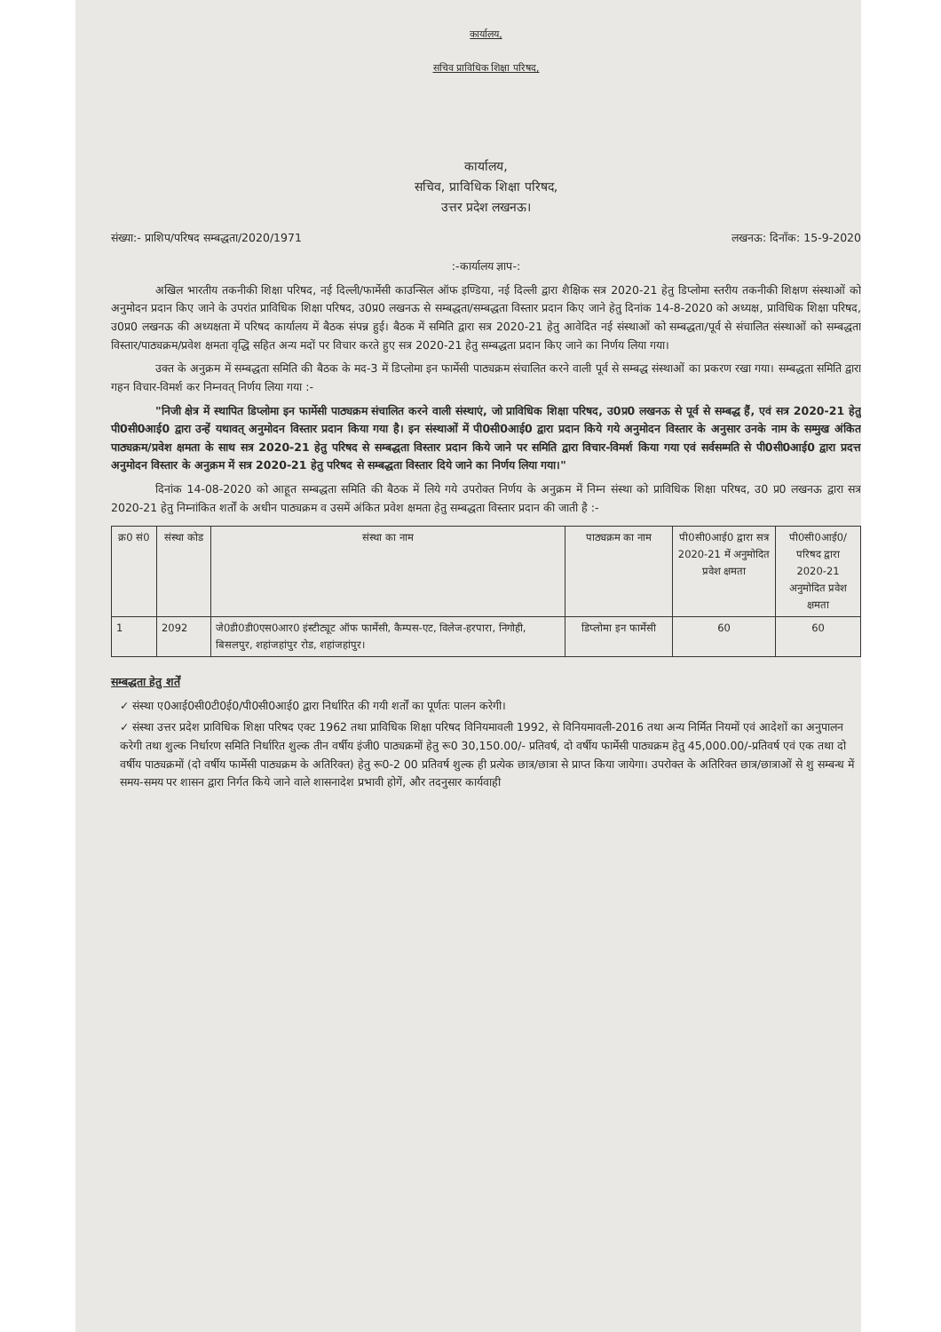कार्यालय,
सचिव प्राविधिक शिक्षा परिषद,
कार्यालय,
सचिव, प्राविधिक शिक्षा परिषद,
उत्तर प्रदेश लखनऊ।
संख्या:- प्राशिप/परिषद सम्बद्धता/2020/1971 लखनऊ: दिनाँक: 15-9-2020
:-कार्यालय ज्ञाप-:
अखिल भारतीय तकनीकी शिक्षा परिषद, नई दिल्ली/फार्मेसी काउन्सिल ऑफ इण्डिया, नई दिल्ली द्वारा शैक्षिक सत्र 2020-21 हेतु डिप्लोमा स्तरीय तकनीकी शिक्षण संस्थाओं को अनुमोदन प्रदान किए जाने के उपरांत प्राविधिक शिक्षा परिषद, उ0प्र0 लखनऊ से सम्बद्धता/सम्बद्धता विस्तार प्रदान किए जाने हेतु दिनांक 14-8-2020 को अध्यक्ष, प्राविधिक शिक्षा परिषद, उ0प्र0 लखनऊ की अध्यक्षता में परिषद कार्यालय में बैठक संपन्न हुई। बैठक में समिति द्वारा सत्र 2020-21 हेतु आवेदित नई संस्थाओं को सम्बद्धता/पूर्व से संचालित संस्थाओं को सम्बद्धता विस्तार/पाठ्यक्रम/प्रवेश क्षमता वृद्धि सहित अन्य मदों पर विचार करते हुए सत्र 2020-21 हेतु सम्बद्धता प्रदान किए जाने का निर्णय लिया गया।
उक्त के अनुक्रम में सम्बद्धता समिति की बैठक के मद-3 में डिप्लोमा इन फार्मेसी पाठ्यक्रम संचालित करने वाली पूर्व से सम्बद्ध संस्थाओं का प्रकरण रखा गया। सम्बद्धता समिति द्वारा गहन विचार-विमर्श कर निम्नवत् निर्णय लिया गया :-
"निजी क्षेत्र में स्थापित डिप्लोमा इन फार्मेसी पाठ्यक्रम संचालित करने वाली संस्थाएं, जो प्राविधिक शिक्षा परिषद, उ0प्र0 लखनऊ से पूर्व से सम्बद्ध हैं, एवं सत्र 2020-21 हेतु पी0सी0आई0 द्वारा उन्हें यथावत् अनुमोदन विस्तार प्रदान किया गया है। इन संस्थाओं में पी0सी0आई0 द्वारा प्रदान किये गये अनुमोदन विस्तार के अनुसार उनके नाम के सम्मुख अंकित पाठ्यक्रम/प्रवेश क्षमता के साथ सत्र 2020-21 हेतु परिषद से सम्बद्धता विस्तार प्रदान किये जाने पर समिति द्वारा विचार-विमर्श किया गया एवं सर्वसम्मति से पी0सी0आई0 द्वारा प्रदत्त अनुमोदन विस्तार के अनुक्रम में सत्र 2020-21 हेतु परिषद से सम्बद्धता विस्तार दिये जाने का निर्णय लिया गया।"
दिनांक 14-08-2020 को आहूत सम्बद्धता समिति की बैठक में लिये गये उपरोक्त निर्णय के अनुक्रम में निम्न संस्था को प्राविधिक शिक्षा परिषद, उ0 प्र0 लखनऊ द्वारा सत्र 2020-21 हेतु निम्नांकित शर्तों के अधीन पाठ्यक्रम व उसमें अंकित प्रवेश क्षमता हेतु सम्बद्धता विस्तार प्रदान की जाती है :-
| क्र0 सं0 | संस्था कोड | संस्था का नाम | पाठ्यक्रम का नाम | पी0सी0आई0 द्वारा सत्र 2020-21 में अनुमोदित प्रवेश क्षमता | पी0सी0आई0/परिषद द्वारा 2020-21 अनुमोदित प्रवेश क्षमता |
| --- | --- | --- | --- | --- | --- |
| 1 | 2092 | जे0डी0डी0एस0आर0 इंस्टीट्यूट ऑफ फार्मेसी, कैम्पस-एट, विलेज-हरपारा, निगोही, बिसलपुर, शहांजहांपुर रोड, शहांजहांपुर। | डिप्लोमा इन फार्मेसी | 60 | 60 |
सम्बद्धता हेतु शर्तें
✓ संस्था ए0आई0सी0टी0ई0/पी0सी0आई0 द्वारा निर्धारित की गयी शर्तों का पूर्णतः पालन करेगी।
✓ संस्था उत्तर प्रदेश प्राविधिक शिक्षा परिषद एक्ट 1962 तथा प्राविधिक शिक्षा परिषद विनियमावली 1992, से विनियमावली-2016 तथा अन्य निर्मित नियमों एवं आदेशों का अनुपालन करेगी तथा शुल्क निर्धारण समिति निर्धारित शुल्क तीन वर्षीय इंजी0 पाठ्यक्रमों हेतु रू0 30,150.00/- प्रतिवर्ष, दो वर्षीय फार्मेसी पाठ्यक्रम हेतु 45,000.00/-प्रतिवर्ष एवं एक तथा दो वर्षीय पाठ्यक्रमों (दो वर्षीय फार्मेसी पाठ्यक्रम के अतिरिक्त) हेतु रू0-2 00 प्रतिवर्ष शुल्क ही प्रत्येक छात्र/छात्रा से प्राप्त किया जायेगा। उपरोक्त के अतिरिक्त छात्र/छात्राओं से शु सम्बन्ध में समय-समय पर शासन द्वारा निर्गत किये जाने वाले शासनादेश प्रभावी होगें, और तदनुसार कार्यवाही